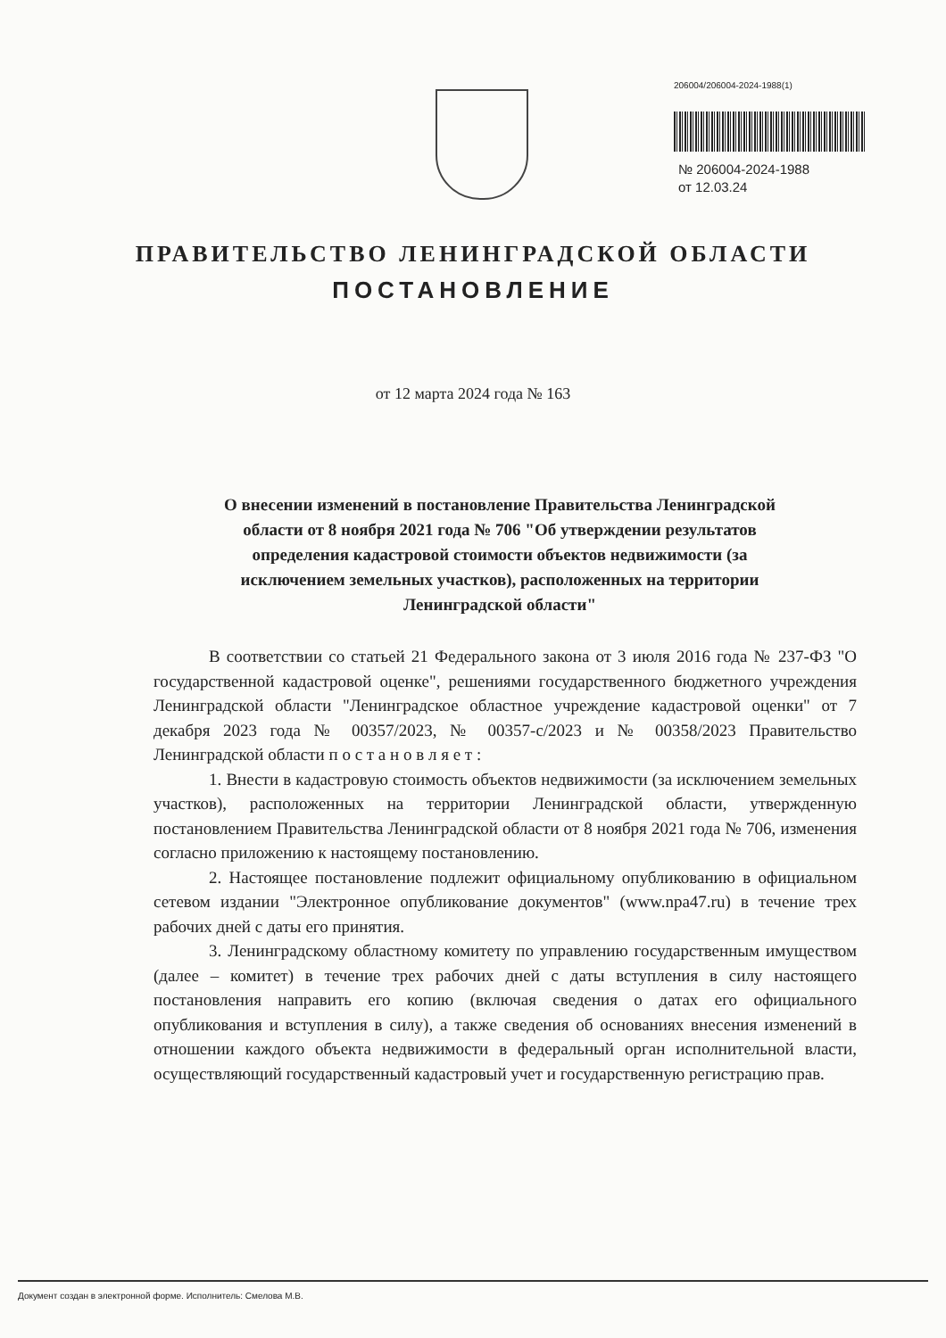206004/206004-2024-1988(1)
№ 206004-2024-1988
от 12.03.24
ПРАВИТЕЛЬСТВО ЛЕНИНГРАДСКОЙ ОБЛАСТИ
ПОСТАНОВЛЕНИЕ
от 12 марта 2024 года № 163
О внесении изменений в постановление Правительства Ленинградской области от 8 ноября 2021 года № 706 "Об утверждении результатов определения кадастровой стоимости объектов недвижимости (за исключением земельных участков), расположенных на территории Ленинградской области"
В соответствии со статьей 21 Федерального закона от 3 июля 2016 года № 237-ФЗ "О государственной кадастровой оценке", решениями государственного бюджетного учреждения Ленинградской области "Ленинградское областное учреждение кадастровой оценки" от 7 декабря 2023 года № 00357/2023, № 00357-с/2023 и № 00358/2023 Правительство Ленинградской области п о с т а н о в л я е т :
1. Внести в кадастровую стоимость объектов недвижимости (за исключением земельных участков), расположенных на территории Ленинградской области, утвержденную постановлением Правительства Ленинградской области от 8 ноября 2021 года № 706, изменения согласно приложению к настоящему постановлению.
2. Настоящее постановление подлежит официальному опубликованию в официальном сетевом издании "Электронное опубликование документов" (www.npa47.ru) в течение трех рабочих дней с даты его принятия.
3. Ленинградскому областному комитету по управлению государственным имуществом (далее – комитет) в течение трех рабочих дней с даты вступления в силу настоящего постановления направить его копию (включая сведения о датах его официального опубликования и вступления в силу), а также сведения об основаниях внесения изменений в отношении каждого объекта недвижимости в федеральный орган исполнительной власти, осуществляющий государственный кадастровый учет и государственную регистрацию прав.
Документ создан в электронной форме. Исполнитель: Смелова М.В.